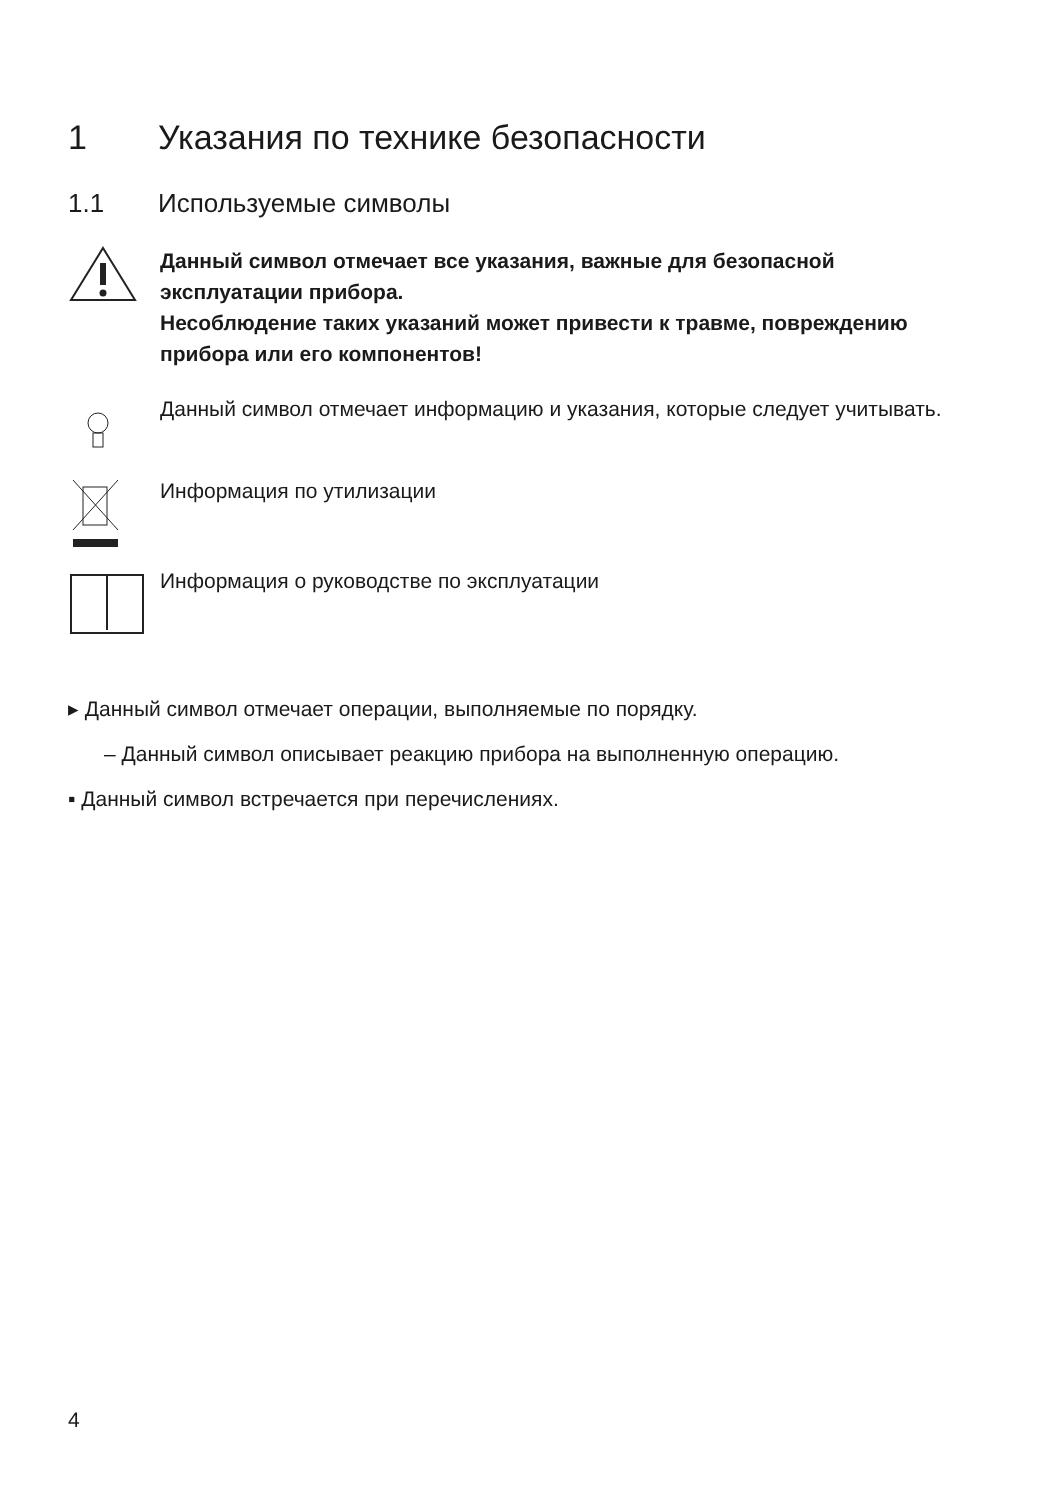1 Указания по технике безопасности
1.1 Используемые символы
Данный символ отмечает все указания, важные для безопасной эксплуатации прибора.
Несоблюдение таких указаний может привести к травме, повреждению прибора или его компонентов!
Данный символ отмечает информацию и указания, которые следует учитывать.
Информация по утилизации
Информация о руководстве по эксплуатации
▸ Данный символ отмечает операции, выполняемые по порядку.
– Данный символ описывает реакцию прибора на выполненную операцию.
▪ Данный символ встречается при перечислениях.
4